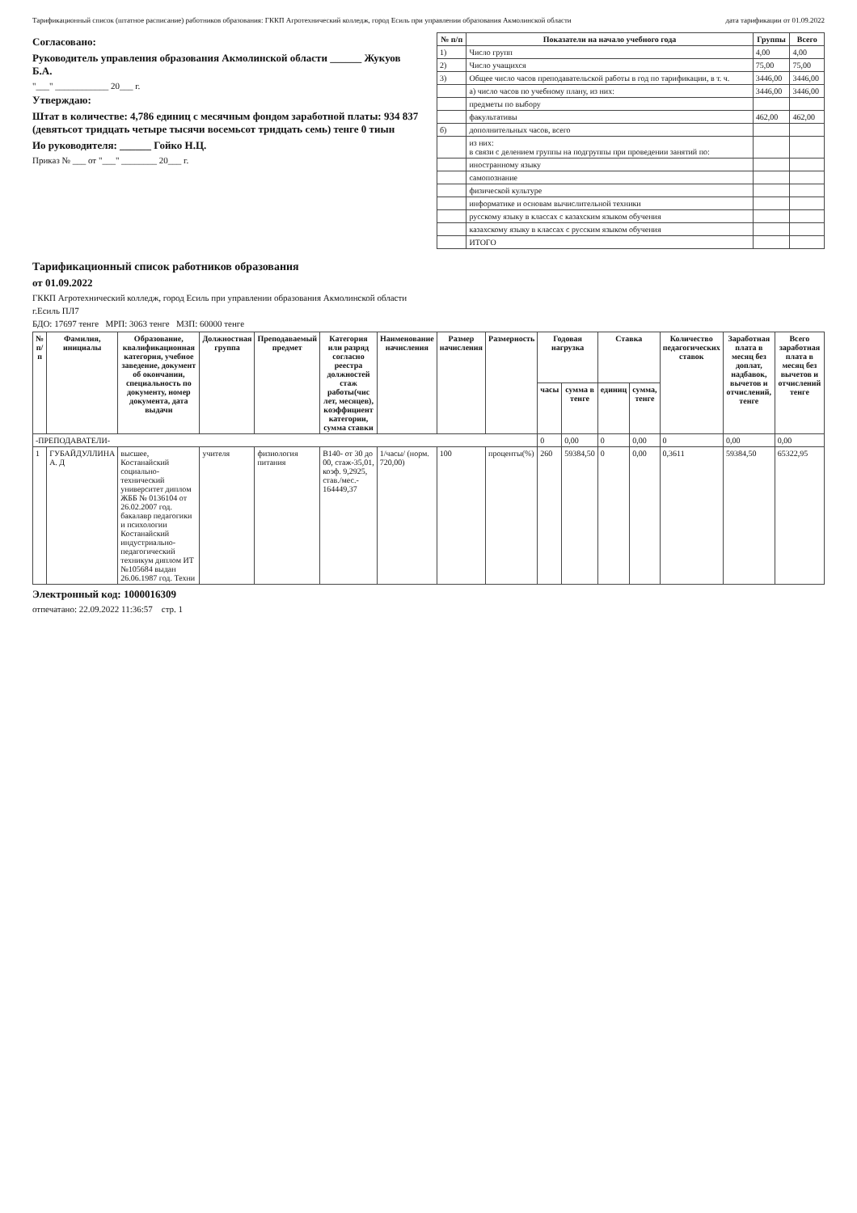Тарификационный список (штатное расписание) работников образования: ГККП Агротехнический колледж, город Есиль при управлении образования Акмолинской области дата тарификации от 01.09.2022
Согласовано:
Руководитель управления образования Акмолинской области ______ Жукуов Б.А.
"___" ____________ 20___ г.
Утверждаю:
Штат в количестве: 4,786 единиц с месячным фондом заработной платы: 934 837 (девятьсот тридцать четыре тысячи восемьсот тридцать семь) тенге 0 тиын
Ио руководителя: ______ Гойко Н.Ц.
Приказ № ___ от "___" ________ 20___ г.
| № п/п | Показатели на начало учебного года | Группы | Всего |
| --- | --- | --- | --- |
| 1) | Число групп | 4,00 | 4,00 |
| 2) | Число учащихся | 75,00 | 75,00 |
| 3) | Общее число часов преподавательской работы в год по тарификации, в т. ч. | 3446,00 | 3446,00 |
| | а) число часов по учебному плану, из них: | 3446,00 | 3446,00 |
| | предметы по выбору | | |
| | факультативы | 462,00 | 462,00 |
| б) | дополнительных часов, всего | | |
| | из них: в связи с делением группы на подгруппы при проведении занятий по: | | |
| | иностранному языку | | |
| | самопознание | | |
| | физической культуре | | |
| | информатике и основам вычислительной техники | | |
| | русскому языку в классах с казахским языком обучения | | |
| | казахскому языку в классах с русским языком обучения | | |
| | ИТОГО | | |
Тарификационный список работников образования
от 01.09.2022
ГККП Агротехнический колледж, город Есиль при управлении образования Акмолинской области
г.Есиль ПЛ7
БДО: 17697 тенге МРП: 3063 тенге МЗП: 60000 тенге
| № п/п | Фамилия, инициалы | Образование, квалификационная категория, учебное заведение, документ об окончании, специальность по документу, номер документа, дата выдачи | Должностная группа | Преподаваемый предмет | Категория или разряд согласно реестра должностей стаж работы(чис лет, месяцев), коэффициент категории, сумма ставки | Наименование начисления | Размер начисления | Размерность | Годовая нагрузка | | Ставка | | Количество педагогических ставок | Заработная плата в месяц без доплат, надбавок, вычетов и отчислений, тенге | Всего заработная плата в месяц без вычетов и отчислений тенге |
| --- | --- | --- | --- | --- | --- | --- | --- | --- | --- | --- | --- | --- | --- | --- | --- |
| | | | | | | | | | часы | сумма в тенге | единиц | сумма, тенге | | | |
| -ПРЕПОДАВАТЕЛИ- | | | | | | | | | 0 | 0,00 | 0 | 0,00 | 0 | 0,00 | 0,00 |
| 1 | ГУБАЙДУЛЛИНА А. Д | высшее, Костанайский социально-технический университет диплом ЖББ № 0136104 от 26.02.2007 год. бакалавр педагогики и психологии Костанайский индустриально-педагогический техникум диплом ИТ №105684 выдан 26.06.1987 год. Техни | учителя | физиология питания | В140- от 30 до 00, стаж-35,01, коэф. 9,2925, став./мес.- 164449,37 | 1/часы/ (норм. 720,00) | 100 | проценты(%) | 260 | 59384,50 | 0 | 0,00 | 0,3611 | 59384,50 | 65322,95 |
Электронный код: 1000016309
отпечатано: 22.09.2022 11:36:57 стр. 1